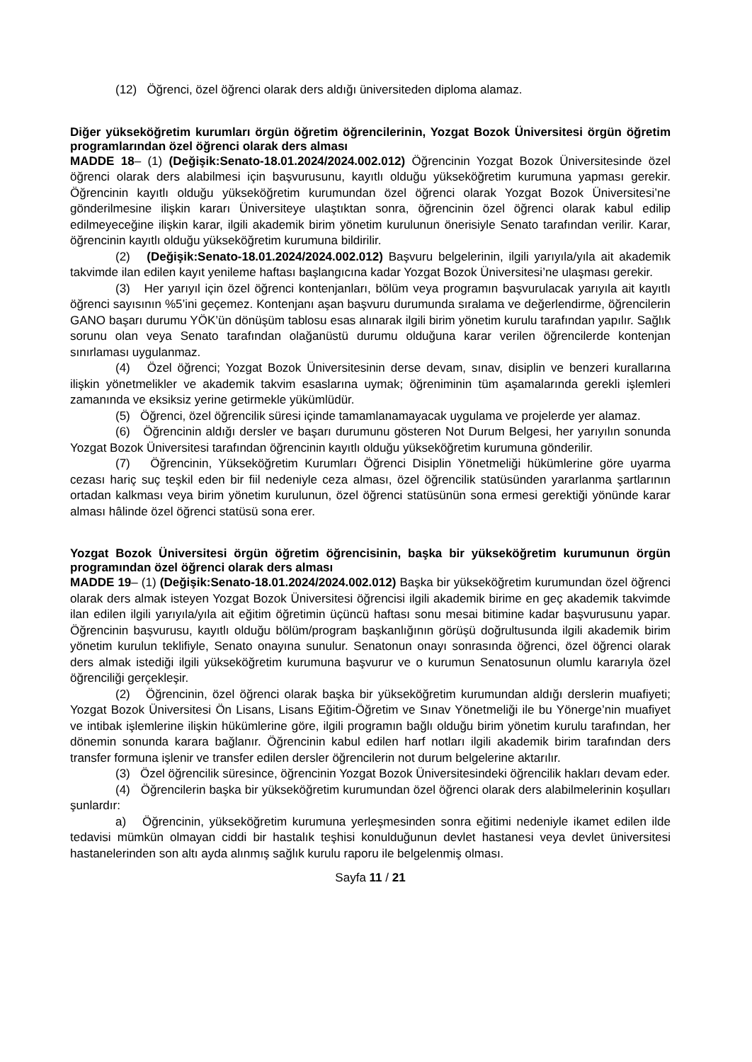(12) Öğrenci, özel öğrenci olarak ders aldığı üniversiteden diploma alamaz.
Diğer yükseköğretim kurumları örgün öğretim öğrencilerinin, Yozgat Bozok Üniversitesi örgün öğretim programlarından özel öğrenci olarak ders alması
MADDE 18– (1) (Değişik:Senato-18.01.2024/2024.002.012) Öğrencinin Yozgat Bozok Üniversitesinde özel öğrenci olarak ders alabilmesi için başvurusunu, kayıtlı olduğu yükseköğretim kurumuna yapması gerekir. Öğrencinin kayıtlı olduğu yükseköğretim kurumundan özel öğrenci olarak Yozgat Bozok Üniversitesi’ne gönderilmesine ilişkin kararı Üniversiteye ulaştıktan sonra, öğrencinin özel öğrenci olarak kabul edilip edilmeyeceğine ilişkin karar, ilgili akademik birim yönetim kurulunun önerisiyle Senato tarafından verilir. Karar, öğrencinin kayıtlı olduğu yükseköğretim kurumuna bildirilir.
(2) (Değişik:Senato-18.01.2024/2024.002.012) Başvuru belgelerinin, ilgili yarıyıla/yıla ait akademik takvimde ilan edilen kayıt yenileme haftası başlangıcına kadar Yozgat Bozok Üniversitesi’ne ulaşması gerekir.
(3) Her yarıyıl için özel öğrenci kontenjanları, bölüm veya programın başvurulacak yarıyıla ait kayıtlı öğrenci sayısının %5’ini geçemez. Kontenjanı aşan başvuru durumunda sıralama ve değerlendirme, öğrencilerin GANO başarı durumu YÖK’ün dönüşüm tablosu esas alınarak ilgili birim yönetim kurulu tarafından yapılır. Sağlık sorunu olan veya Senato tarafından olağanüstü durumu olduğuna karar verilen öğrencilerde kontenjan sınırlaması uygulanmaz.
(4) Özel öğrenci; Yozgat Bozok Üniversitesinin derse devam, sınav, disiplin ve benzeri kurallarına ilişkin yönetmelikler ve akademik takvim esaslarına uymak; öğreniminin tüm aşamalarında gerekli işlemleri zamanında ve eksiksiz yerine getirmekle yükümlüdür.
(5) Öğrenci, özel öğrencilik süresi içinde tamamlanamayacak uygulama ve projelerde yer alamaz.
(6) Öğrencinin aldığı dersler ve başarı durumunu gösteren Not Durum Belgesi, her yarıyılın sonunda Yozgat Bozok Üniversitesi tarafından öğrencinin kayıtlı olduğu yükseköğretim kurumuna gönderilir.
(7) Öğrencinin, Yükseköğretim Kurumları Öğrenci Disiplin Yönetmeliği hükümlerine göre uyarma cezası hariç suç teşkil eden bir fiil nedeniyle ceza alması, özel öğrencilik statüsünden yararlanma şartlarının ortadan kalkması veya birim yönetim kurulunun, özel öğrenci statüsünün sona ermesi gerektiği yönünde karar alması hâlinde özel öğrenci statüsü sona erer.
Yozgat Bozok Üniversitesi örgün öğretim öğrencisinin, başka bir yükseköğretim kurumunun örgün programından özel öğrenci olarak ders alması
MADDE 19– (1) (Değişik:Senato-18.01.2024/2024.002.012) Başka bir yükseköğretim kurumundan özel öğrenci olarak ders almak isteyen Yozgat Bozok Üniversitesi öğrencisi ilgili akademik birime en geç akademik takvimde ilan edilen ilgili yarıyıla/yıla ait eğitim öğretimin üçüncü haftası sonu mesai bitimine kadar başvurusunu yapar. Öğrencinin başvurusu, kayıtlı olduğu bölüm/program başkanlığının görüşü doğrultusunda ilgili akademik birim yönetim kurulun teklifiyle, Senato onayına sunulur. Senatonun onayı sonrasında öğrenci, özel öğrenci olarak ders almak istediği ilgili yükseköğretim kurumuna başvurur ve o kurumun Senatosunun olumlu kararıyla özel öğrenciliği gerçekleşir.
(2) Öğrencinin, özel öğrenci olarak başka bir yükseköğretim kurumundan aldığı derslerin muafiyeti; Yozgat Bozok Üniversitesi Ön Lisans, Lisans Eğitim-Öğretim ve Sınav Yönetmeliği ile bu Yönerge’nin muafiyet ve intibak işlemlerine ilişkin hükümlerine göre, ilgili programın bağlı olduğu birim yönetim kurulu tarafından, her dönemin sonunda karara bağlanır. Öğrencinin kabul edilen harf notları ilgili akademik birim tarafından ders transfer formuna işlenir ve transfer edilen dersler öğrencilerin not durum belgelerine aktarılır.
(3) Özel öğrencilik süresince, öğrencinin Yozgat Bozok Üniversitesindeki öğrencilik hakları devam eder.
(4) Öğrencilerin başka bir yükseköğretim kurumundan özel öğrenci olarak ders alabilmelerinin koşulları şunlardır:
a) Öğrencinin, yükseköğretim kurumuna yerleşmesinden sonra eğitimi nedeniyle ikamet edilen ilde tedavisi mümkün olmayan ciddi bir hastalık teşhisi konulduğunun devlet hastanesi veya devlet üniversitesi hastanelerinden son altı ayda alınmış sağlık kurulu raporu ile belgelenmiş olması.
Sayfa 11 / 21